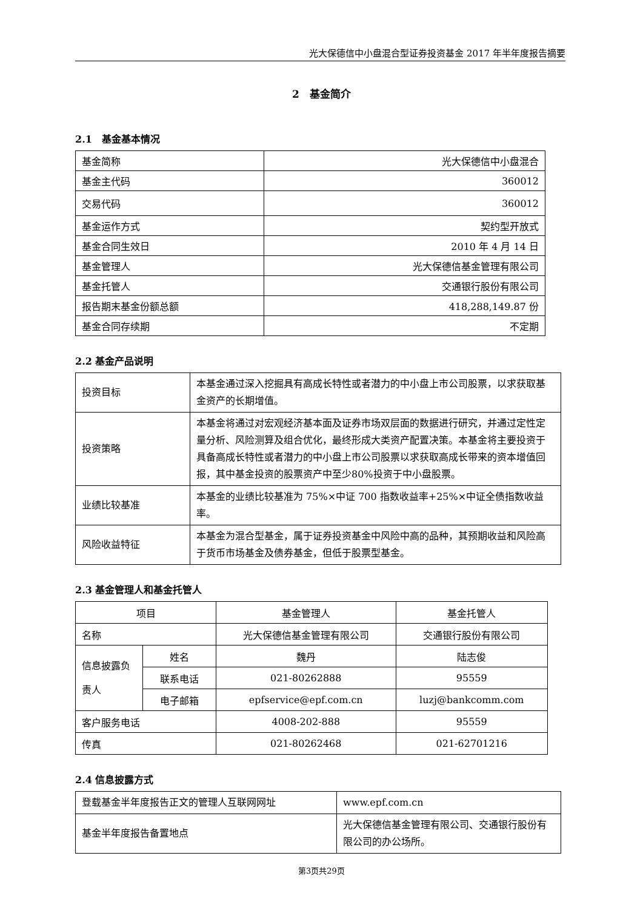光大保德信中小盘混合型证券投资基金 2017 年半年度报告摘要
2　基金简介
2.1　基金基本情况
| 基金简称 | 光大保德信中小盘混合 |
| 基金主代码 | 360012 |
| 交易代码 | 360012 |
| 基金运作方式 | 契约型开放式 |
| 基金合同生效日 | 2010 年 4 月 14 日 |
| 基金管理人 | 光大保德信基金管理有限公司 |
| 基金托管人 | 交通银行股份有限公司 |
| 报告期末基金份额总额 | 418,288,149.87 份 |
| 基金合同存续期 | 不定期 |
2.2 基金产品说明
| 投资目标 | 本基金通过深入挖掘具有高成长特性或者潜力的中小盘上市公司股票，以求获取基金资产的长期增值。 |
| 投资策略 | 本基金将通过对宏观经济基本面及证券市场双层面的数据进行研究，并通过定性定量分析、风险测算及组合优化，最终形成大类资产配置决策。本基金将主要投资于具备高成长特性或者潜力的中小盘上市公司股票以求获取高成长带来的资本增值回报，其中基金投资的股票资产中至少80%投资于中小盘股票。 |
| 业绩比较基准 | 本基金的业绩比较基准为 75%×中证 700 指数收益率+25%×中证全债指数收益率。 |
| 风险收益特征 | 本基金为混合型基金，属于证券投资基金中风险中高的品种，其预期收益和风险高于货币市场基金及债券基金，但低于股票型基金。 |
2.3 基金管理人和基金托管人
| 项目 | | 基金管理人 | 基金托管人 |
| 名称 | | 光大保德信基金管理有限公司 | 交通银行股份有限公司 |
| 信息披露负责人 | 姓名 | 魏丹 | 陆志俊 |
| | 联系电话 | 021-80262888 | 95559 |
| | 电子邮箱 | epfservice@epf.com.cn | luzj@bankcomm.com |
| 客户服务电话 | | 4008-202-888 | 95559 |
| 传真 | | 021-80262468 | 021-62701216 |
2.4 信息披露方式
| 登载基金半年度报告正文的管理人互联网网址 | www.epf.com.cn |
| 基金半年度报告备置地点 | 光大保德信基金管理有限公司、交通银行股份有限公司的办公场所。 |
第3页共29页